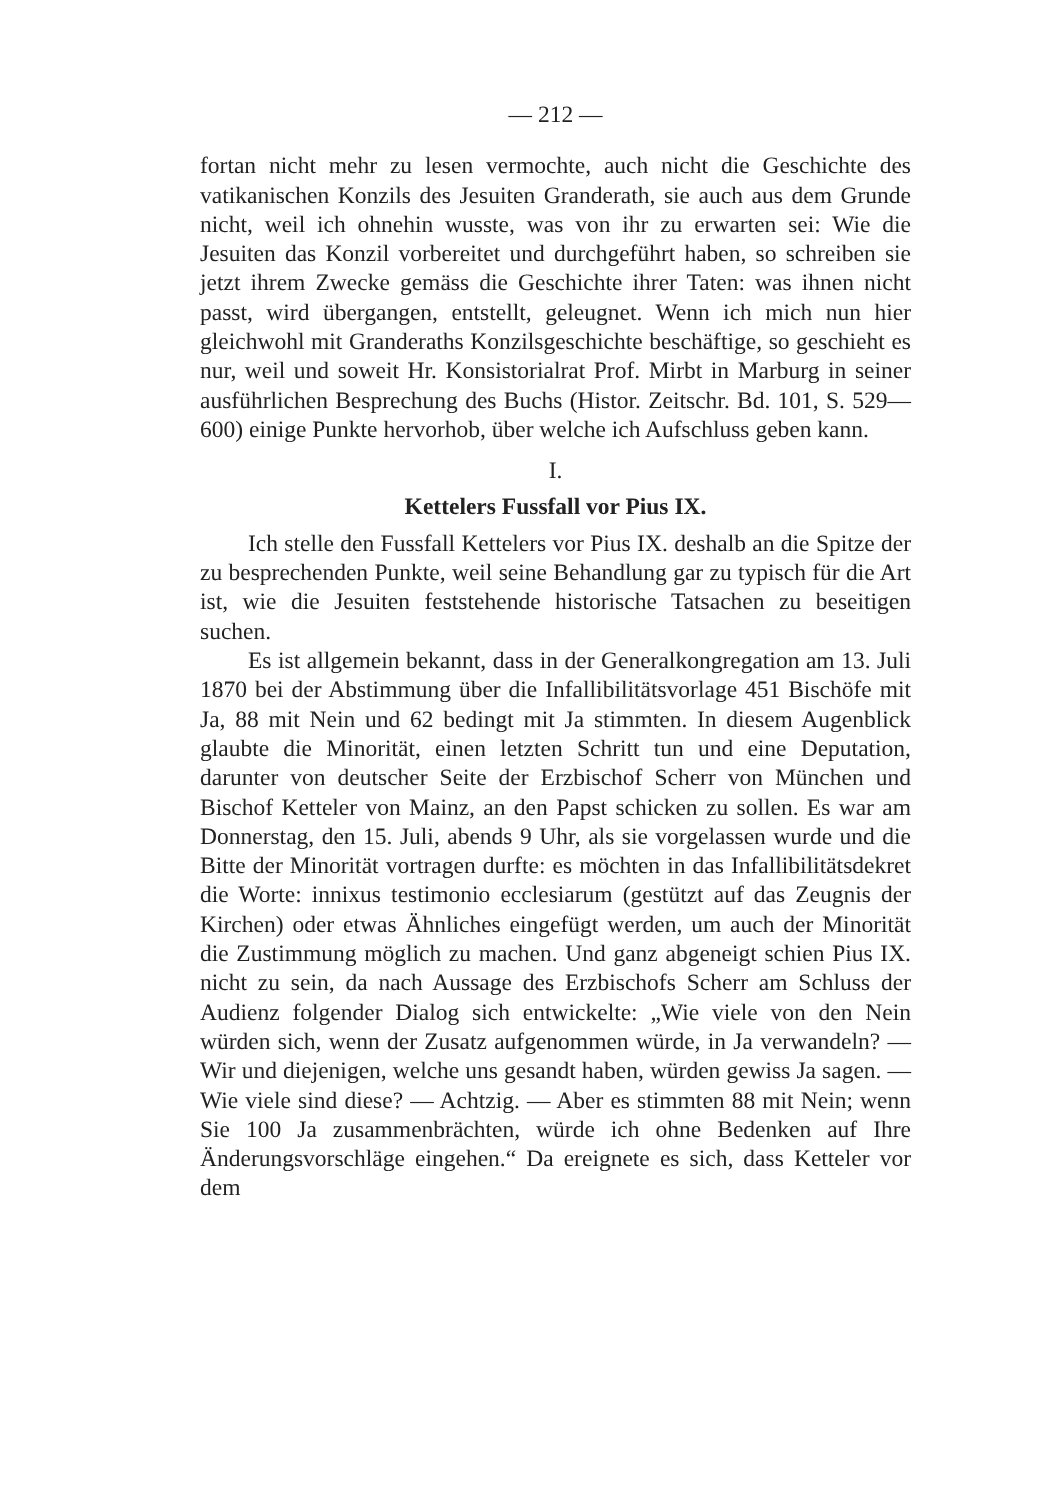— 212 —
fortan nicht mehr zu lesen vermochte, auch nicht die Geschichte des vatikanischen Konzils des Jesuiten Granderath, sie auch aus dem Grunde nicht, weil ich ohnehin wusste, was von ihr zu erwarten sei: Wie die Jesuiten das Konzil vorbereitet und durchgeführt haben, so schreiben sie jetzt ihrem Zwecke gemäss die Geschichte ihrer Taten: was ihnen nicht passt, wird übergangen, entstellt, geleugnet. Wenn ich mich nun hier gleichwohl mit Granderaths Konzilsgeschichte beschäftige, so geschieht es nur, weil und soweit Hr. Konsistorialrat Prof. Mirbt in Marburg in seiner ausführlichen Besprechung des Buchs (Histor. Zeitschr. Bd. 101, S. 529—600) einige Punkte hervorhob, über welche ich Aufschluss geben kann.
I.
Kettelers Fussfall vor Pius IX.
Ich stelle den Fussfall Kettelers vor Pius IX. deshalb an die Spitze der zu besprechenden Punkte, weil seine Behandlung gar zu typisch für die Art ist, wie die Jesuiten feststehende historische Tatsachen zu beseitigen suchen.
Es ist allgemein bekannt, dass in der Generalkongregation am 13. Juli 1870 bei der Abstimmung über die Infallibilitätsvorlage 451 Bischöfe mit Ja, 88 mit Nein und 62 bedingt mit Ja stimmten. In diesem Augenblick glaubte die Minorität, einen letzten Schritt tun und eine Deputation, darunter von deutscher Seite der Erzbischof Scherr von München und Bischof Ketteler von Mainz, an den Papst schicken zu sollen. Es war am Donnerstag, den 15. Juli, abends 9 Uhr, als sie vorgelassen wurde und die Bitte der Minorität vortragen durfte: es möchten in das Infallibilitätsdekret die Worte: innixus testimonio ecclesiarum (gestützt auf das Zeugnis der Kirchen) oder etwas Ähnliches eingefügt werden, um auch der Minorität die Zustimmung möglich zu machen. Und ganz abgeneigt schien Pius IX. nicht zu sein, da nach Aussage des Erzbischofs Scherr am Schluss der Audienz folgender Dialog sich entwickelte: „Wie viele von den Nein würden sich, wenn der Zusatz aufgenommen würde, in Ja verwandeln? — Wir und diejenigen, welche uns gesandt haben, würden gewiss Ja sagen. — Wie viele sind diese? — Achtzig. — Aber es stimmten 88 mit Nein; wenn Sie 100 Ja zusammenbrächten, würde ich ohne Bedenken auf Ihre Änderungsvorschläge eingehen.“ Da ereignete es sich, dass Ketteler vor dem